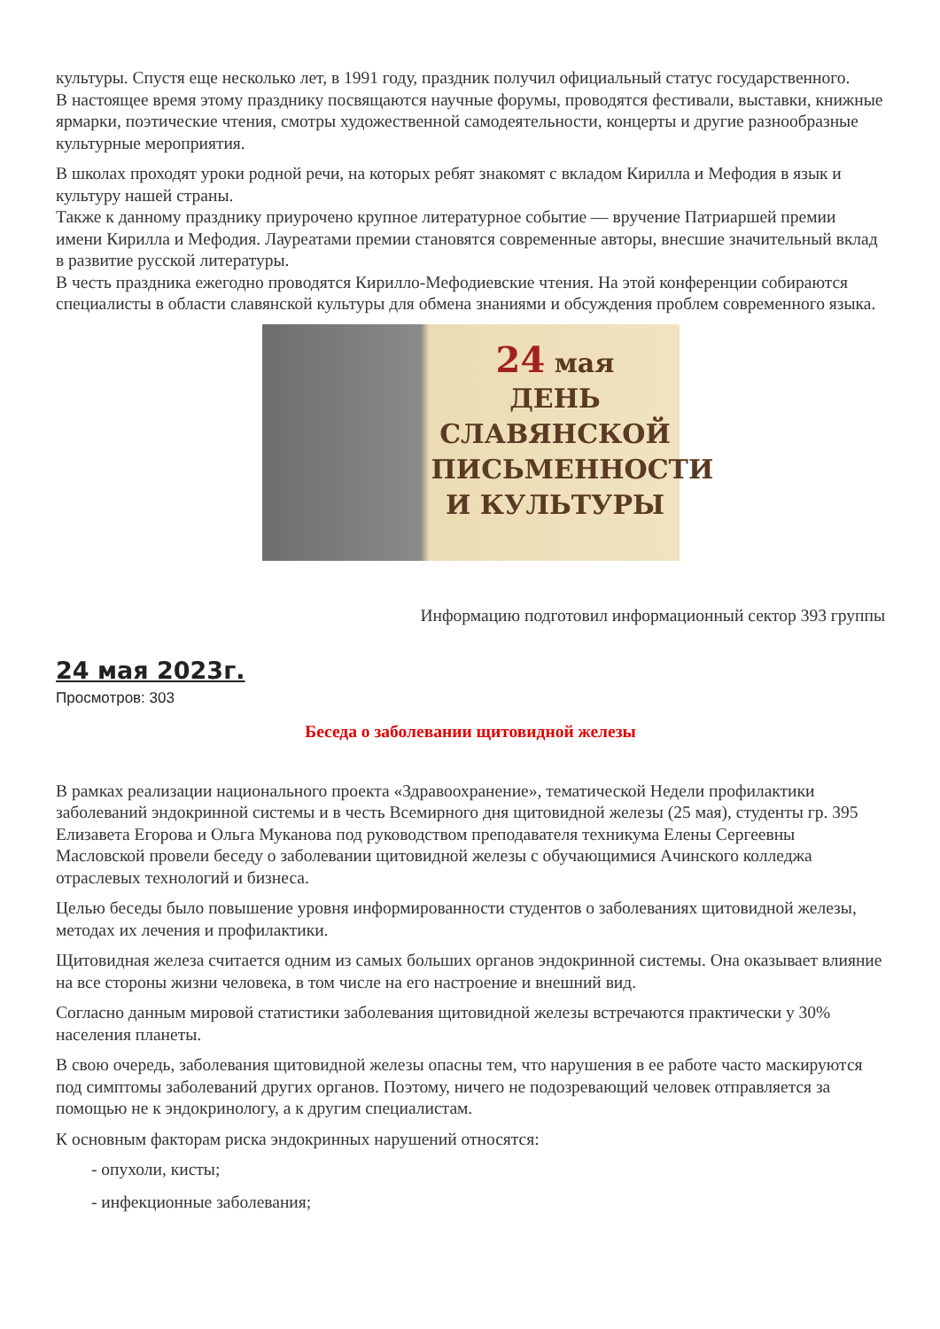культуры. Спустя еще несколько лет, в 1991 году, праздник получил официальный статус государственного.
В настоящее время этому празднику посвящаются научные форумы, проводятся фестивали, выставки, книжные ярмарки, поэтические чтения, смотры художественной самодеятельности, концерты и другие разнообразные культурные мероприятия.
В школах проходят уроки родной речи, на которых ребят знакомят с вкладом Кирилла и Мефодия в язык и культуру нашей страны.
Также к данному празднику приурочено крупное литературное событие — вручение Патриаршей премии имени Кирилла и Мефодия. Лауреатами премии становятся современные авторы, внесшие значительный вклад в развитие русской литературы.
В честь праздника ежегодно проводятся Кирилло-Мефодиевские чтения. На этой конференции собираются специалисты в области славянской культуры для обмена знаниями и обсуждения проблем современного языка.
24 мая
ДЕНЬ
СЛАВЯНСКОЙ
ПИСЬМЕННОСТИ
И КУЛЬТУРЫ
Информацию подготовил информационный сектор 393 группы
24 мая 2023г.
Просмотров: 303
Беседа о заболевании щитовидной железы
В рамках реализации национального проекта «Здравоохранение», тематической Недели профилактики заболеваний эндокринной системы и в честь Всемирного дня щитовидной железы (25 мая), студенты гр. 395 Елизавета Егорова и Ольга Муканова под руководством преподавателя техникума Елены Сергеевны Масловской провели беседу о заболевании щитовидной железы с обучающимися Ачинского колледжа отраслевых технологий и бизнеса.
Целью беседы было повышение уровня информированности студентов о заболеваниях щитовидной железы, методах их лечения и профилактики.
Щитовидная железа считается одним из самых больших органов эндокринной системы. Она оказывает влияние на все стороны жизни человека, в том числе на его настроение и внешний вид.
Согласно данным мировой статистики заболевания щитовидной железы встречаются практически у 30% населения планеты.
В свою очередь, заболевания щитовидной железы опасны тем, что нарушения в ее работе часто маскируются под симптомы заболеваний других органов. Поэтому, ничего не подозревающий человек отправляется за помощью не к эндокринологу, а к другим специалистам.
К основным факторам риска эндокринных нарушений относятся:
- опухоли, кисты;
- инфекционные заболевания;